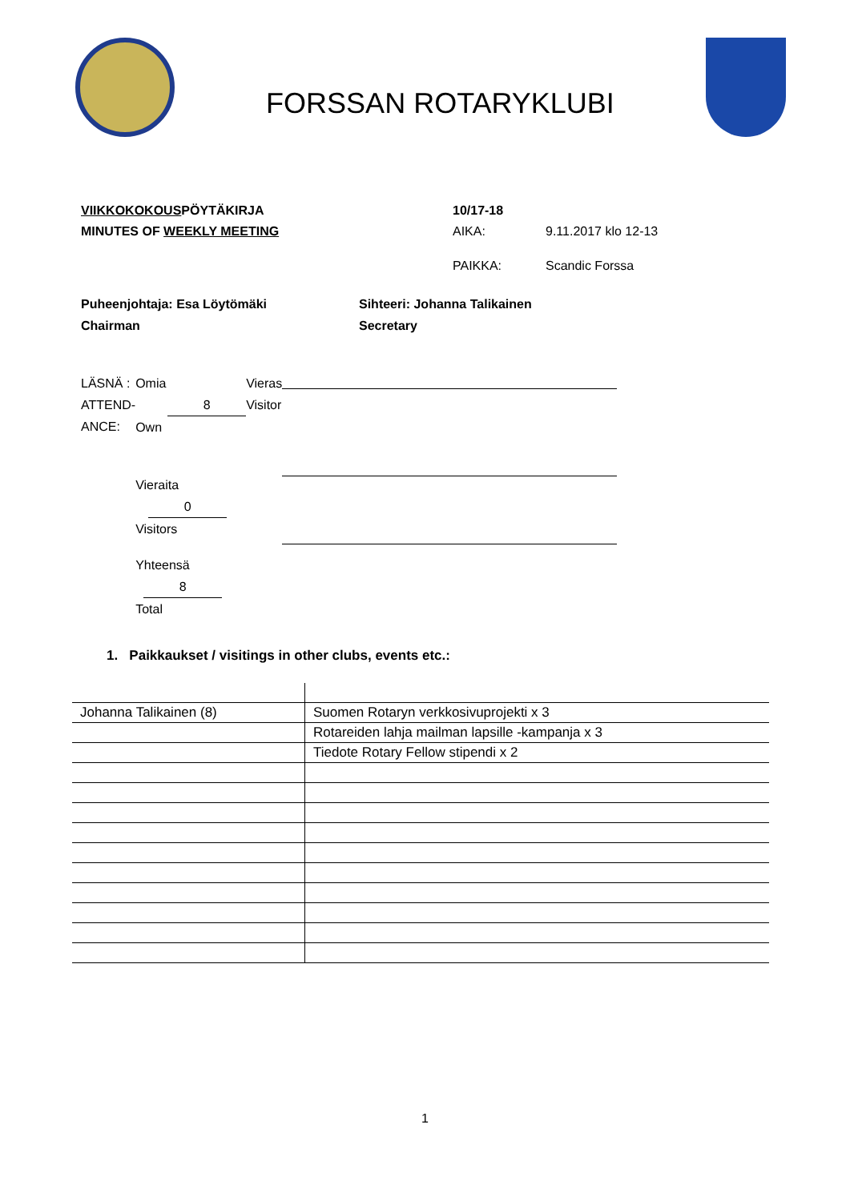FORSSAN ROTARYKLUBI
VIIKKOKOKOUSPÖYTÄKIRJA
MINUTES OF WEEKLY MEETING
10/17-18
AIKA: 9.11.2017 klo 12-13
PAIKKA: Scandic Forssa
Puheenjohtaja: Esa Löytömäki
Chairman
Sihteeri: Johanna Talikainen
Secretary
LÄSNÄ :
ATTEND-
ANCE:
Omia 8
Own
Vieraita 0
Visitors
Yhteensä 8
Total
Vieras
Visitor
1. Paikkaukset / visitings in other clubs, events etc.:
| Johanna Talikainen (8) | Suomen Rotaryn verkkosivuprojekti x 3 |
| | Rotareiden lahja mailman lapsille -kampanja x 3 |
| | Tiedote Rotary Fellow stipendi x 2 |
1